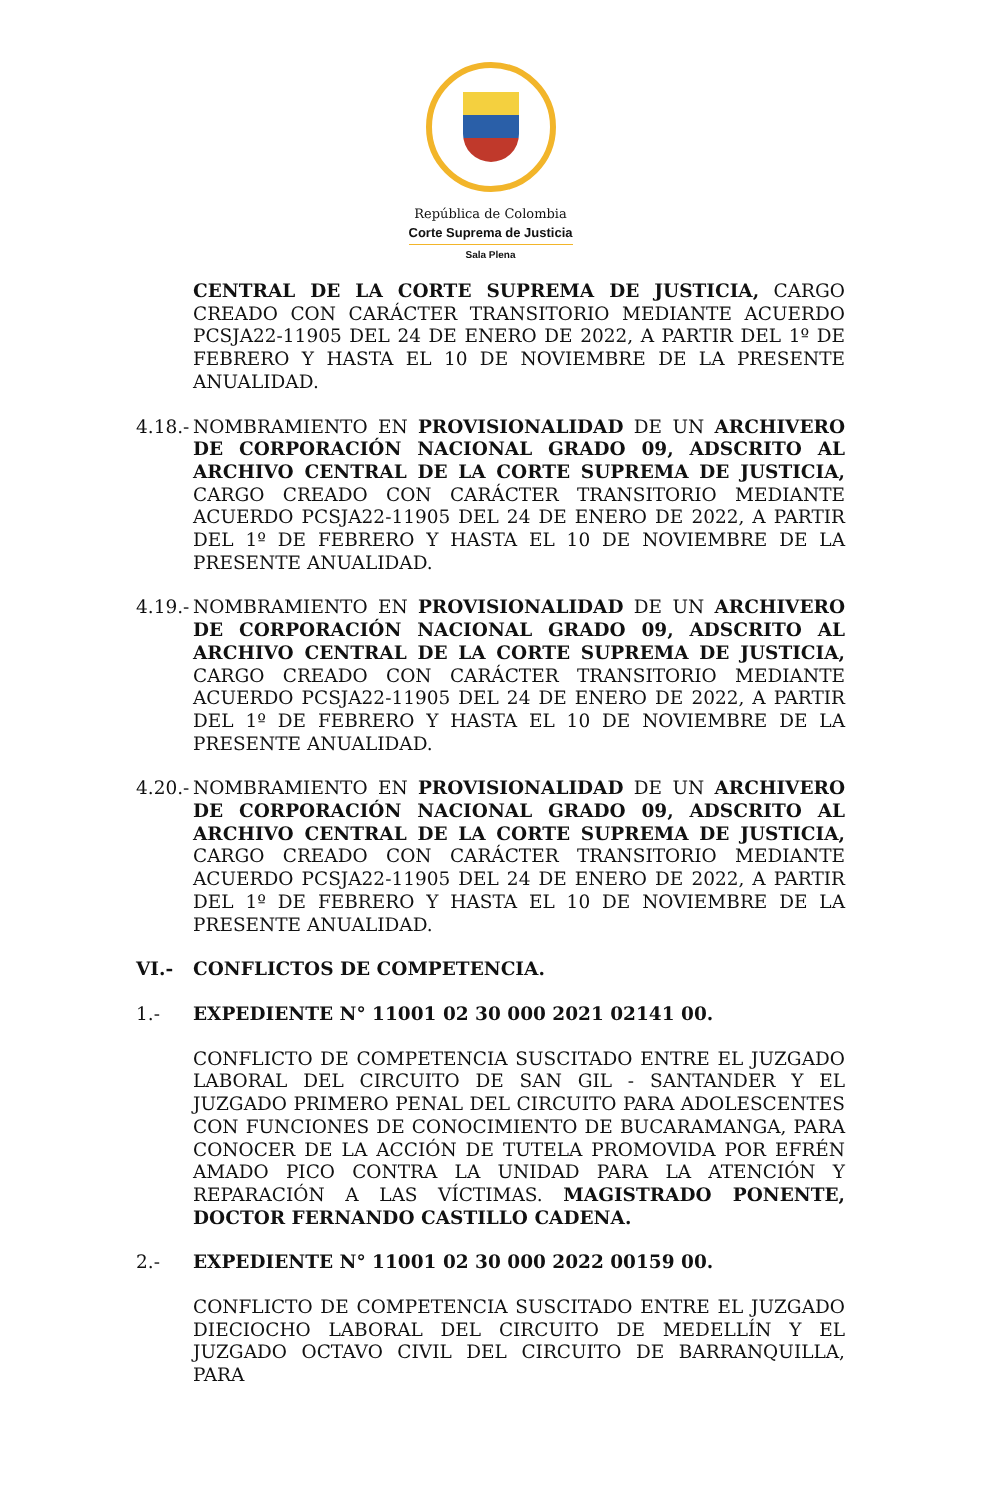República de Colombia
Corte Suprema de Justicia
Sala Plena
CENTRAL DE LA CORTE SUPREMA DE JUSTICIA, CARGO CREADO CON CARÁCTER TRANSITORIO MEDIANTE ACUERDO PCSJA22-11905 DEL 24 DE ENERO DE 2022, A PARTIR DEL 1º DE FEBRERO Y HASTA EL 10 DE NOVIEMBRE DE LA PRESENTE ANUALIDAD.
4.18.-
NOMBRAMIENTO EN PROVISIONALIDAD DE UN ARCHIVERO DE CORPORACIÓN NACIONAL GRADO 09, ADSCRITO AL ARCHIVO CENTRAL DE LA CORTE SUPREMA DE JUSTICIA, CARGO CREADO CON CARÁCTER TRANSITORIO MEDIANTE ACUERDO PCSJA22-11905 DEL 24 DE ENERO DE 2022, A PARTIR DEL 1º DE FEBRERO Y HASTA EL 10 DE NOVIEMBRE DE LA PRESENTE ANUALIDAD.
4.19.-
NOMBRAMIENTO EN PROVISIONALIDAD DE UN ARCHIVERO DE CORPORACIÓN NACIONAL GRADO 09, ADSCRITO AL ARCHIVO CENTRAL DE LA CORTE SUPREMA DE JUSTICIA, CARGO CREADO CON CARÁCTER TRANSITORIO MEDIANTE ACUERDO PCSJA22-11905 DEL 24 DE ENERO DE 2022, A PARTIR DEL 1º DE FEBRERO Y HASTA EL 10 DE NOVIEMBRE DE LA PRESENTE ANUALIDAD.
4.20.-
NOMBRAMIENTO EN PROVISIONALIDAD DE UN ARCHIVERO DE CORPORACIÓN NACIONAL GRADO 09, ADSCRITO AL ARCHIVO CENTRAL DE LA CORTE SUPREMA DE JUSTICIA, CARGO CREADO CON CARÁCTER TRANSITORIO MEDIANTE ACUERDO PCSJA22-11905 DEL 24 DE ENERO DE 2022, A PARTIR DEL 1º DE FEBRERO Y HASTA EL 10 DE NOVIEMBRE DE LA PRESENTE ANUALIDAD.
VI.- CONFLICTOS DE COMPETENCIA.
1.- EXPEDIENTE N° 11001 02 30 000 2021 02141 00.
CONFLICTO DE COMPETENCIA SUSCITADO ENTRE EL JUZGADO LABORAL DEL CIRCUITO DE SAN GIL - SANTANDER Y EL JUZGADO PRIMERO PENAL DEL CIRCUITO PARA ADOLESCENTES CON FUNCIONES DE CONOCIMIENTO DE BUCARAMANGA, PARA CONOCER DE LA ACCIÓN DE TUTELA PROMOVIDA POR EFRÉN AMADO PICO CONTRA LA UNIDAD PARA LA ATENCIÓN Y REPARACIÓN A LAS VÍCTIMAS. MAGISTRADO PONENTE, DOCTOR FERNANDO CASTILLO CADENA.
2.- EXPEDIENTE N° 11001 02 30 000 2022 00159 00.
CONFLICTO DE COMPETENCIA SUSCITADO ENTRE EL JUZGADO DIECIOCHO LABORAL DEL CIRCUITO DE MEDELLÍN Y EL JUZGADO OCTAVO CIVIL DEL CIRCUITO DE BARRANQUILLA, PARA